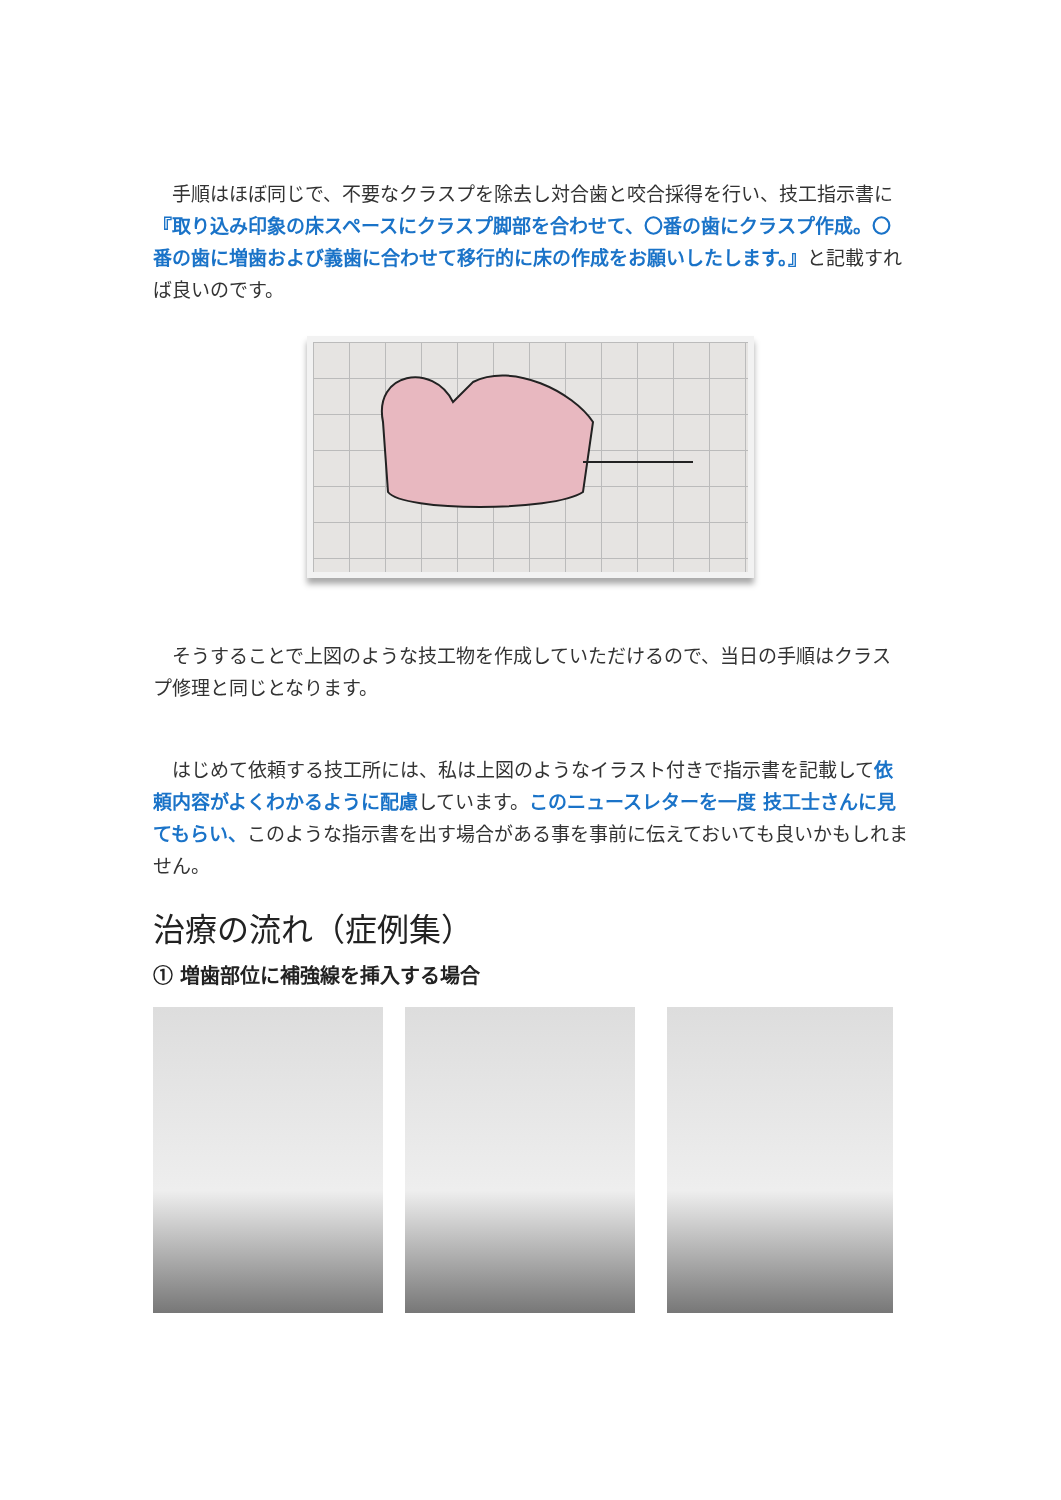手順はほぼ同じで、不要なクラスプを除去し対合歯と咬合採得を行い、技工指示書に『取り込み印象の床スペースにクラスプ脚部を合わせて、〇番の歯にクラスプ作成。〇番の歯に増歯および義歯に合わせて移行的に床の作成をお願いしたします。』と記載すれば良いのです。
そうすることで上図のような技工物を作成していただけるので、当日の手順はクラスプ修理と同じとなります。
はじめて依頼する技工所には、私は上図のようなイラスト付きで指示書を記載して依頼内容がよくわかるように配慮しています。このニュースレターを一度 技工士さんに見てもらい、このような指示書を出す場合がある事を事前に伝えておいても良いかもしれません。
治療の流れ（症例集）
① 増歯部位に補強線を挿入する場合